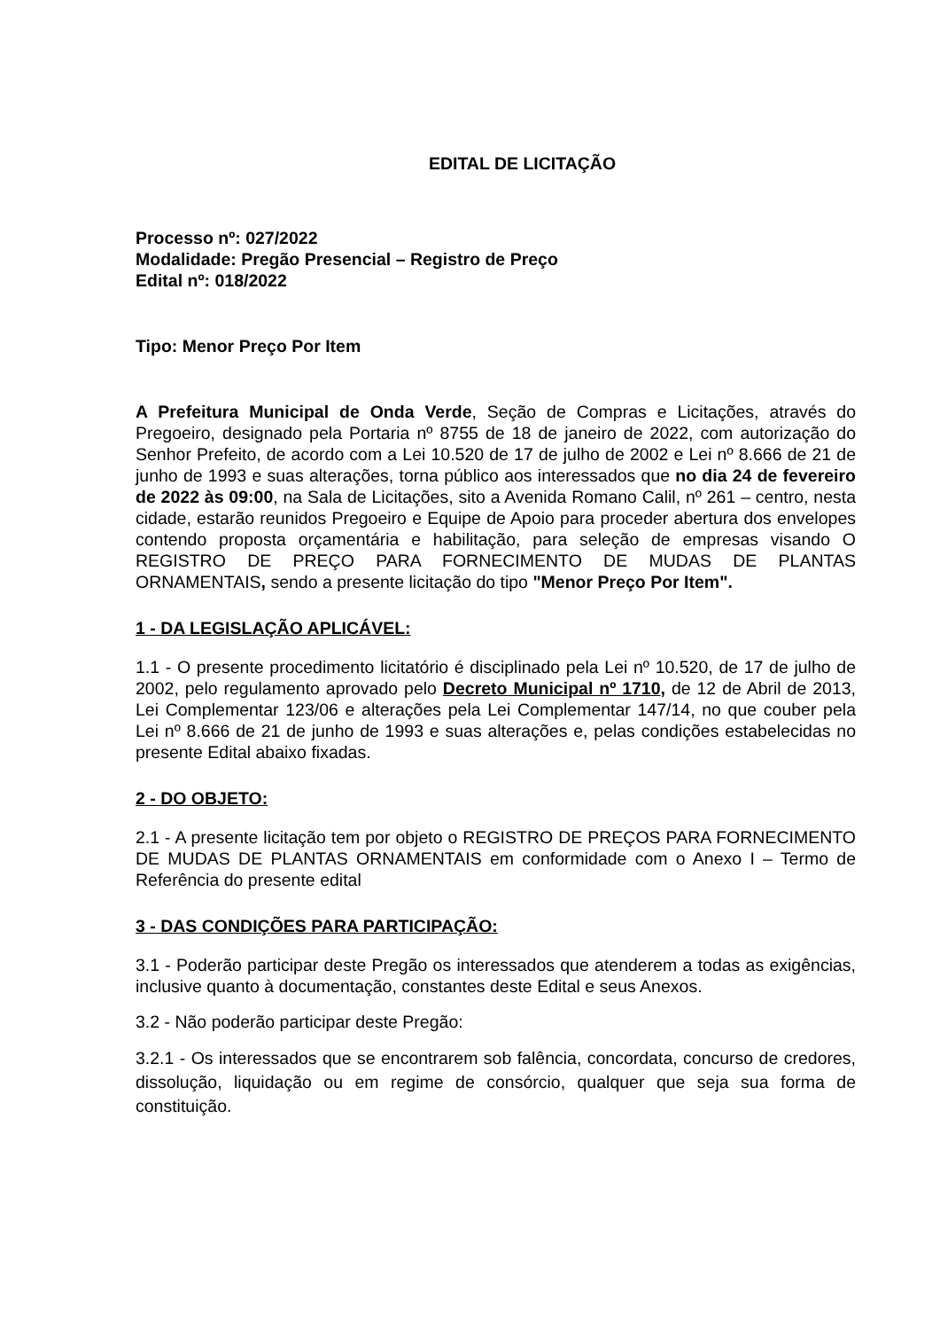EDITAL DE LICITAÇÃO
Processo nº: 027/2022
Modalidade: Pregão Presencial – Registro de Preço
Edital nº: 018/2022
Tipo: Menor Preço Por Item
A Prefeitura Municipal de Onda Verde, Seção de Compras e Licitações, através do Pregoeiro, designado pela Portaria nº 8755 de 18 de janeiro de 2022, com autorização do Senhor Prefeito, de acordo com a Lei 10.520 de 17 de julho de 2002 e Lei nº 8.666 de 21 de junho de 1993 e suas alterações, torna público aos interessados que no dia 24 de fevereiro de 2022 às 09:00, na Sala de Licitações, sito a Avenida Romano Calil, nº 261 – centro, nesta cidade, estarão reunidos Pregoeiro e Equipe de Apoio para proceder abertura dos envelopes contendo proposta orçamentária e habilitação, para seleção de empresas visando O REGISTRO DE PREÇO PARA FORNECIMENTO DE MUDAS DE PLANTAS ORNAMENTAIS, sendo a presente licitação do tipo "Menor Preço Por Item".
1 - DA LEGISLAÇÃO APLICÁVEL:
1.1 - O presente procedimento licitatório é disciplinado pela Lei nº 10.520, de 17 de julho de 2002, pelo regulamento aprovado pelo Decreto Municipal nº 1710, de 12 de Abril de 2013, Lei Complementar 123/06 e alterações pela Lei Complementar 147/14, no que couber pela Lei nº 8.666 de 21 de junho de 1993 e suas alterações e, pelas condições estabelecidas no presente Edital abaixo fixadas.
2 - DO OBJETO:
2.1 - A presente licitação tem por objeto o REGISTRO DE PREÇOS PARA FORNECIMENTO DE MUDAS DE PLANTAS ORNAMENTAIS em conformidade com o Anexo I – Termo de Referência do presente edital
3 - DAS CONDIÇÕES PARA PARTICIPAÇÃO:
3.1 - Poderão participar deste Pregão os interessados que atenderem a todas as exigências, inclusive quanto à documentação, constantes deste Edital e seus Anexos.
3.2 - Não poderão participar deste Pregão:
3.2.1 - Os interessados que se encontrarem sob falência, concordata, concurso de credores, dissolução, liquidação ou em regime de consórcio, qualquer que seja sua forma de constituição.